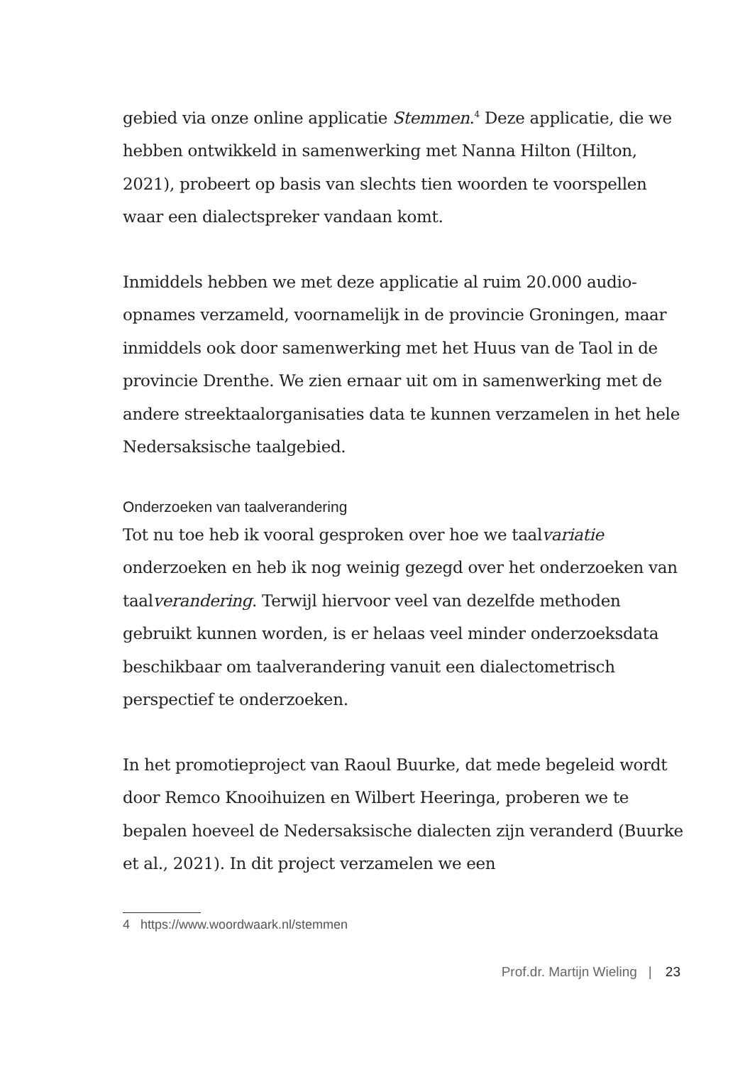gebied via onze online applicatie Stemmen.<sup>4</sup> Deze applicatie, die we hebben ontwikkeld in samenwerking met Nanna Hilton (Hilton, 2021), probeert op basis van slechts tien woorden te voorspellen waar een dialectspreker vandaan komt.
Inmiddels hebben we met deze applicatie al ruim 20.000 audio-opnames verzameld, voornamelijk in de provincie Groningen, maar inmiddels ook door samenwerking met het Huus van de Taol in de provincie Drenthe. We zien ernaar uit om in samenwerking met de andere streektaalorganisaties data te kunnen verzamelen in het hele Nedersaksische taalgebied.
Onderzoeken van taalverandering
Tot nu toe heb ik vooral gesproken over hoe we taalvariatie onderzoeken en heb ik nog weinig gezegd over het onderzoeken van taalverandering. Terwijl hiervoor veel van dezelfde methoden gebruikt kunnen worden, is er helaas veel minder onderzoeksdata beschikbaar om taalverandering vanuit een dialectometrisch perspectief te onderzoeken.
In het promotieproject van Raoul Buurke, dat mede begeleid wordt door Remco Knooihuizen en Wilbert Heeringa, proberen we te bepalen hoeveel de Nedersaksische dialecten zijn veranderd (Buurke et al., 2021). In dit project verzamelen we een
4 https://www.woordwaark.nl/stemmen
Prof.dr. Martijn Wieling | 23